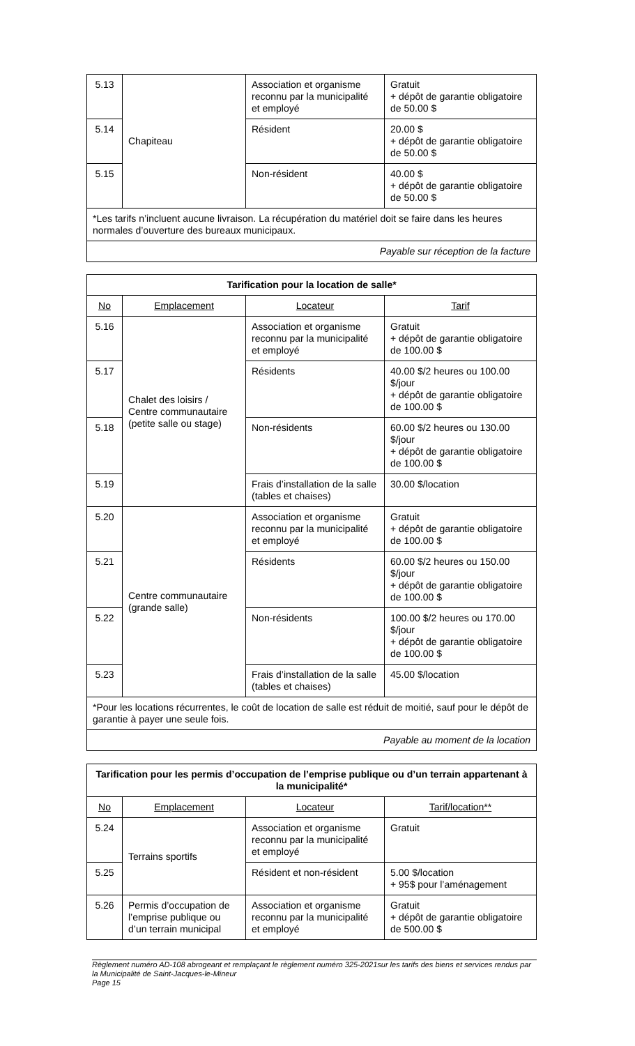| 5.13 | Chapiteau | Association et organisme reconnu par la municipalité et employé | Gratuit + dépôt de garantie obligatoire de 50.00 $ |
| 5.14 | | Résident | 20.00 $ + dépôt de garantie obligatoire de 50.00 $ |
| 5.15 | | Non-résident | 40.00 $ + dépôt de garantie obligatoire de 50.00 $ |
| *Les tarifs n’incluent aucune livraison. La récupération du matériel doit se faire dans les heures normales d’ouverture des bureaux municipaux. | | | |
| Payable sur réception de la facture | | | |
| Tarification pour la location de salle* | | | |
| --- | --- | --- | --- |
| No | Emplacement | Locateur | Tarif |
| 5.16 | Chalet des loisirs / Centre communautaire (petite salle ou stage) | Association et organisme reconnu par la municipalité et employé | Gratuit + dépôt de garantie obligatoire de 100.00 $ |
| 5.17 | | Résidents | 40.00 $/2 heures ou 100.00 $/jour + dépôt de garantie obligatoire de 100.00 $ |
| 5.18 | | Non-résidents | 60.00 $/2 heures ou 130.00 $/jour + dépôt de garantie obligatoire de 100.00 $ |
| 5.19 | | Frais d’installation de la salle (tables et chaises) | 30.00 $/location |
| 5.20 | Centre communautaire (grande salle) | Association et organisme reconnu par la municipalité et employé | Gratuit + dépôt de garantie obligatoire de 100.00 $ |
| 5.21 | | Résidents | 60.00 $/2 heures ou 150.00 $/jour + dépôt de garantie obligatoire de 100.00 $ |
| 5.22 | | Non-résidents | 100.00 $/2 heures ou 170.00 $/jour + dépôt de garantie obligatoire de 100.00 $ |
| 5.23 | | Frais d’installation de la salle (tables et chaises) | 45.00 $/location |
| *Pour les locations récurrentes, le coût de location de salle est réduit de moitié, sauf pour le dépôt de garantie à payer une seule fois. | | | |
| Payable au moment de la location | | | |
| Tarification pour les permis d’occupation de l’emprise publique ou d’un terrain appartenant à la municipalité* | | | |
| --- | --- | --- | --- |
| No | Emplacement | Locateur | Tarif/location** |
| 5.24 | Terrains sportifs | Association et organisme reconnu par la municipalité et employé | Gratuit |
| 5.25 | | Résident et non-résident | 5.00 $/location + 95$ pour l’aménagement |
| 5.26 | Permis d’occupation de l’emprise publique ou d’un terrain municipal | Association et organisme reconnu par la municipalité et employé | Gratuit + dépôt de garantie obligatoire de 500.00 $ |
Règlement numéro AD-108 abrogeant et remplaçant le règlement numéro 325-2021sur les tarifs des biens et services rendus par la Municipalité de Saint-Jacques-le-Mineur
Page 15